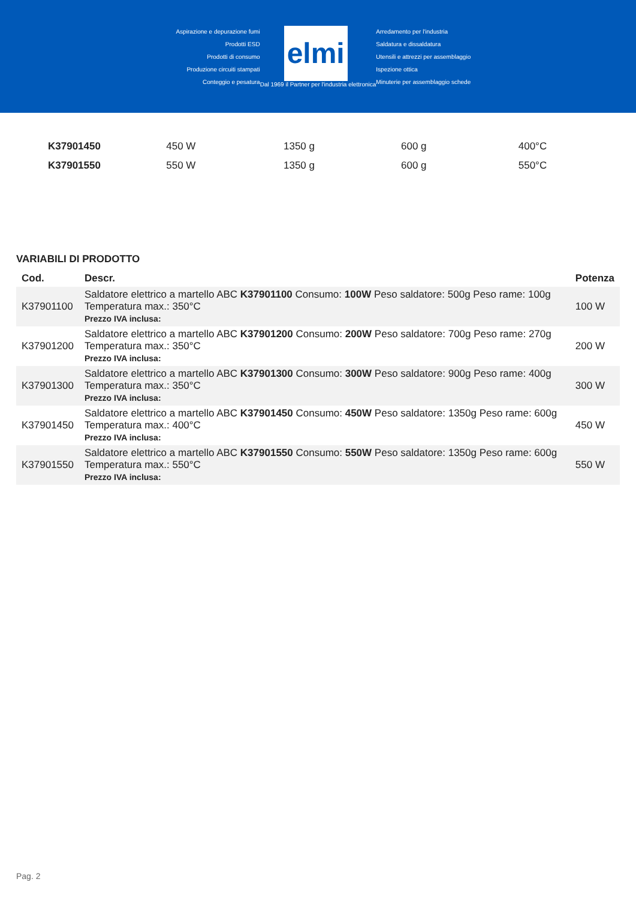Aspirazione e depurazione fumi
Prodotti ESD
Prodotti di consumo
Produzione circuiti stampati
Conteggio e pesatura
elmi
Dal 1969 il Partner per l'industria elettronica
Arredamento per l'industria
Saldatura e dissaldatura
Utensili e attrezzi per assemblaggio
Ispezione ottica
Minuterie per assemblaggio schede
| K37901450 | 450 W | 1350 g | 600 g | 400°C |
| K37901550 | 550 W | 1350 g | 600 g | 550°C |
VARIABILI DI PRODOTTO
| Cod. | Descr. | Potenza |
| --- | --- | --- |
| K37901100 | Saldatore elettrico a martello ABC K37901100 Consumo: 100W Peso saldatore: 500g Peso rame: 100g Temperatura max.: 350°C Prezzo IVA inclusa: | 100 W |
| K37901200 | Saldatore elettrico a martello ABC K37901200 Consumo: 200W Peso saldatore: 700g Peso rame: 270g Temperatura max.: 350°C Prezzo IVA inclusa: | 200 W |
| K37901300 | Saldatore elettrico a martello ABC K37901300 Consumo: 300W Peso saldatore: 900g Peso rame: 400g Temperatura max.: 350°C Prezzo IVA inclusa: | 300 W |
| K37901450 | Saldatore elettrico a martello ABC K37901450 Consumo: 450W Peso saldatore: 1350g Peso rame: 600g Temperatura max.: 400°C Prezzo IVA inclusa: | 450 W |
| K37901550 | Saldatore elettrico a martello ABC K37901550 Consumo: 550W Peso saldatore: 1350g Peso rame: 600g Temperatura max.: 550°C Prezzo IVA inclusa: | 550 W |
Pag. 2